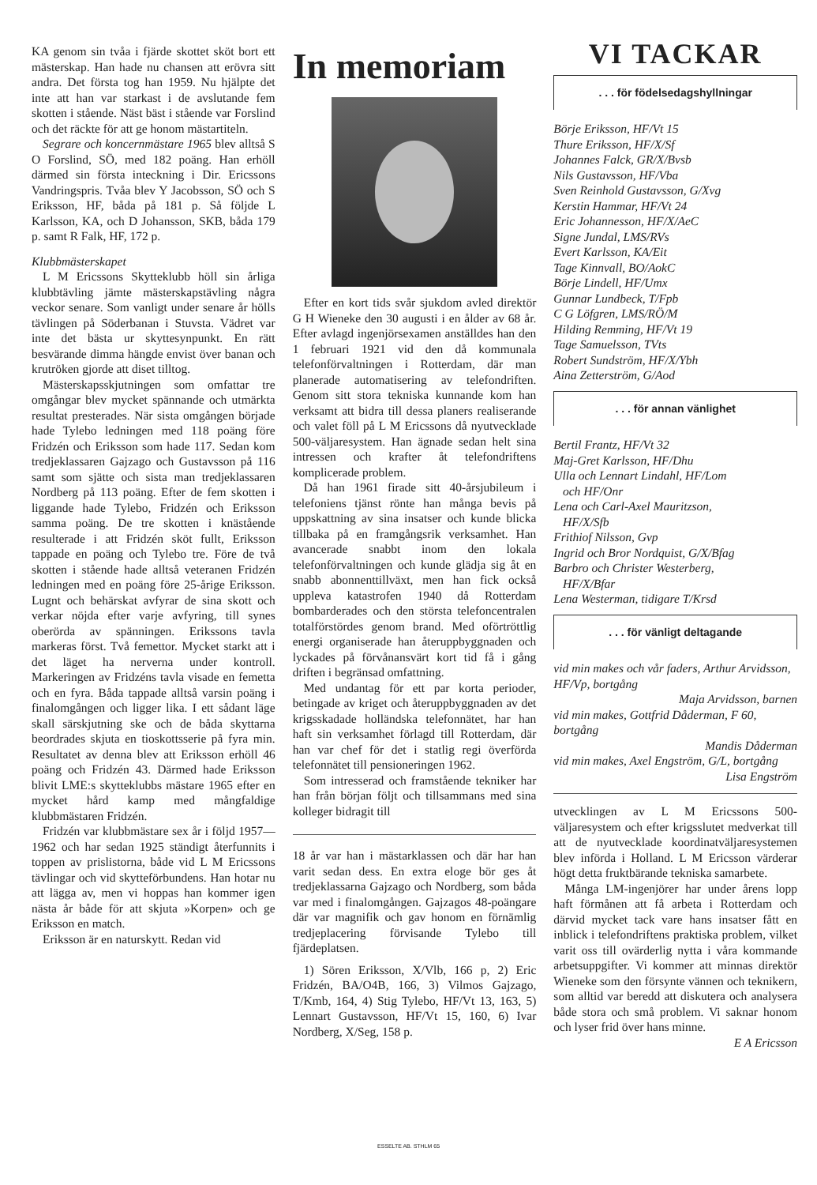KA genom sin tvåa i fjärde skottet sköt bort ett mästerskap. Han hade nu chansen att erövra sitt andra. Det första tog han 1959. Nu hjälpte det inte att han var starkast i de avslutande fem skotten i stående. Näst bäst i stående var Forslind och det räckte för att ge honom mästartiteln.
Segrare och koncernmästare 1965 blev alltså S O Forslind, SÖ, med 182 poäng. Han erhöll därmed sin första inteckning i Dir. Ericssons Vandringspris. Tvåa blev Y Jacobsson, SÖ och S Eriksson, HF, båda på 181 p. Så följde L Karlsson, KA, och D Johansson, SKB, båda 179 p. samt R Falk, HF, 172 p.
Klubbmästerskapet
L M Ericssons Skytteklubb höll sin årliga klubbtävling jämte mästerskapstävling några veckor senare. Som vanligt under senare år hölls tävlingen på Söderbanan i Stuvsta. Vädret var inte det bästa ur skyttesynpunkt. En rätt besvärande dimma hängde envist över banan och krutröken gjorde att diset tilltog.
Mästerskapsskjutningen som omfattar tre omgångar blev mycket spännande och utmärkta resultat presterades. När sista omgången började hade Tylebo ledningen med 118 poäng före Fridzén och Eriksson som hade 117. Sedan kom tredjeklassaren Gajzago och Gustavsson på 116 samt som sjätte och sista man tredjeklassaren Nordberg på 113 poäng. Efter de fem skotten i liggande hade Tylebo, Fridzén och Eriksson samma poäng. De tre skotten i knästående resulterade i att Fridzén sköt fullt, Eriksson tappade en poäng och Tylebo tre. Före de två skotten i stående hade alltså veteranen Fridzén ledningen med en poäng före 25-årige Eriksson. Lugnt och behärskat avfyrar de sina skott och verkar nöjda efter varje avfyring, till synes oberörda av spänningen. Erikssons tavla markeras först. Två femettor. Mycket starkt att i det läget ha nerverna under kontroll. Markeringen av Fridzéns tavla visade en femetta och en fyra. Båda tappade alltså varsin poäng i finalomgången och ligger lika. I ett sådant läge skall särskjutning ske och de båda skyttarna beordrades skjuta en tioskottsserie på fyra min. Resultatet av denna blev att Eriksson erhöll 46 poäng och Fridzén 43. Därmed hade Eriksson blivit LME:s skytteklubbs mästare 1965 efter en mycket hård kamp med mångfaldige klubbmästaren Fridzén.
Fridzén var klubbmästare sex år i följd 1957—1962 och har sedan 1925 ständigt återfunnits i toppen av prislistorna, både vid L M Ericssons tävlingar och vid skytteförbundens. Han hotar nu att lägga av, men vi hoppas han kommer igen nästa år både för att skjuta »Korpen» och ge Eriksson en match.
Eriksson är en naturskytt. Redan vid
In memoriam
Efter en kort tids svår sjukdom avled direktör G H Wieneke den 30 augusti i en ålder av 68 år. Efter avlagd ingenjörsexamen anställdes han den 1 februari 1921 vid den då kommunala telefonförvaltningen i Rotterdam, där man planerade automatisering av telefondriften. Genom sitt stora tekniska kunnande kom han verksamt att bidra till dessa planers realiserande och valet föll på L M Ericssons då nyutvecklade 500-väljaresystem. Han ägnade sedan helt sina intressen och krafter åt telefondriftens komplicerade problem.
Då han 1961 firade sitt 40-årsjubileum i telefoniens tjänst rönte han många bevis på uppskattning av sina insatser och kunde blicka tillbaka på en framgångsrik verksamhet. Han avancerade snabbt inom den lokala telefonförvaltningen och kunde glädja sig åt en snabb abonnenttillväxt, men han fick också uppleva katastrofen 1940 då Rotterdam bombarderades och den största telefoncentralen totalförstördes genom brand. Med oförtröttlig energi organiserade han återuppbyggnaden och lyckades på förvånansvärt kort tid få i gång driften i begränsad omfattning.
Med undantag för ett par korta perioder, betingade av kriget och återuppbyggnaden av det krigsskadade holländska telefonnätet, har han haft sin verksamhet förlagd till Rotterdam, där han var chef för det i statlig regi överförda telefonnätet till pensioneringen 1962.
Som intresserad och framstående tekniker har han från början följt och tillsammans med sina kolleger bidragit till
18 år var han i mästarklassen och där har han varit sedan dess. En extra eloge bör ges åt tredjeklassarna Gajzago och Nordberg, som båda var med i finalomgången. Gajzagos 48-poängare där var magnifik och gav honom en förnämlig tredjeplacering förvisande Tylebo till fjärdeplatsen.
1) Sören Eriksson, X/Vlb, 166 p, 2) Eric Fridzén, BA/O4B, 166, 3) Vilmos Gajzago, T/Kmb, 164, 4) Stig Tylebo, HF/Vt 13, 163, 5) Lennart Gustavsson, HF/Vt 15, 160, 6) Ivar Nordberg, X/Seg, 158 p.
VI TACKAR
. . . för födelsedagshyllningar
Börje Eriksson, HF/Vt 15
Thure Eriksson, HF/X/Sf
Johannes Falck, GR/X/Bvsb
Nils Gustavsson, HF/Vba
Sven Reinhold Gustavsson, G/Xvg
Kerstin Hammar, HF/Vt 24
Eric Johannesson, HF/X/AeC
Signe Jundal, LMS/RVs
Evert Karlsson, KA/Eit
Tage Kinnvall, BO/AokC
Börje Lindell, HF/Umx
Gunnar Lundbeck, T/Fpb
C G Löfgren, LMS/RÖ/M
Hilding Remming, HF/Vt 19
Tage Samuelsson, TVts
Robert Sundström, HF/X/Ybh
Aina Zetterström, G/Aod
. . . för annan vänlighet
Bertil Frantz, HF/Vt 32
Maj-Gret Karlsson, HF/Dhu
Ulla och Lennart Lindahl, HF/Lom
och HF/Onr
Lena och Carl-Axel Mauritzson,
HF/X/Sfb
Frithiof Nilsson, Gvp
Ingrid och Bror Nordquist, G/X/Bfag
Barbro och Christer Westerberg,
HF/X/Bfar
Lena Westerman, tidigare T/Krsd
. . . för vänligt deltagande
vid min makes och vår faders, Arthur Arvidsson, HF/Vp, bortgång
Maja Arvidsson, barnen
vid min makes, Gottfrid Dåderman, F 60, bortgång
Mandis Dåderman
vid min makes, Axel Engström, G/L, bortgång
Lisa Engström
utvecklingen av L M Ericssons 500-väljaresystem och efter krigsslutet medverkat till att de nyutvecklade koordinatväljaresystemen blev införda i Holland. L M Ericsson värderar högt detta fruktbärande tekniska samarbete.
Många LM-ingenjörer har under årens lopp haft förmånen att få arbeta i Rotterdam och därvid mycket tack vare hans insatser fått en inblick i telefondriftens praktiska problem, vilket varit oss till ovärderlig nytta i våra kommande arbetsuppgifter. Vi kommer att minnas direktör Wieneke som den försynte vännen och teknikern, som alltid var beredd att diskutera och analysera både stora och små problem. Vi saknar honom och lyser frid över hans minne.
E A Ericsson
ESSELTE AB. STHLM 65